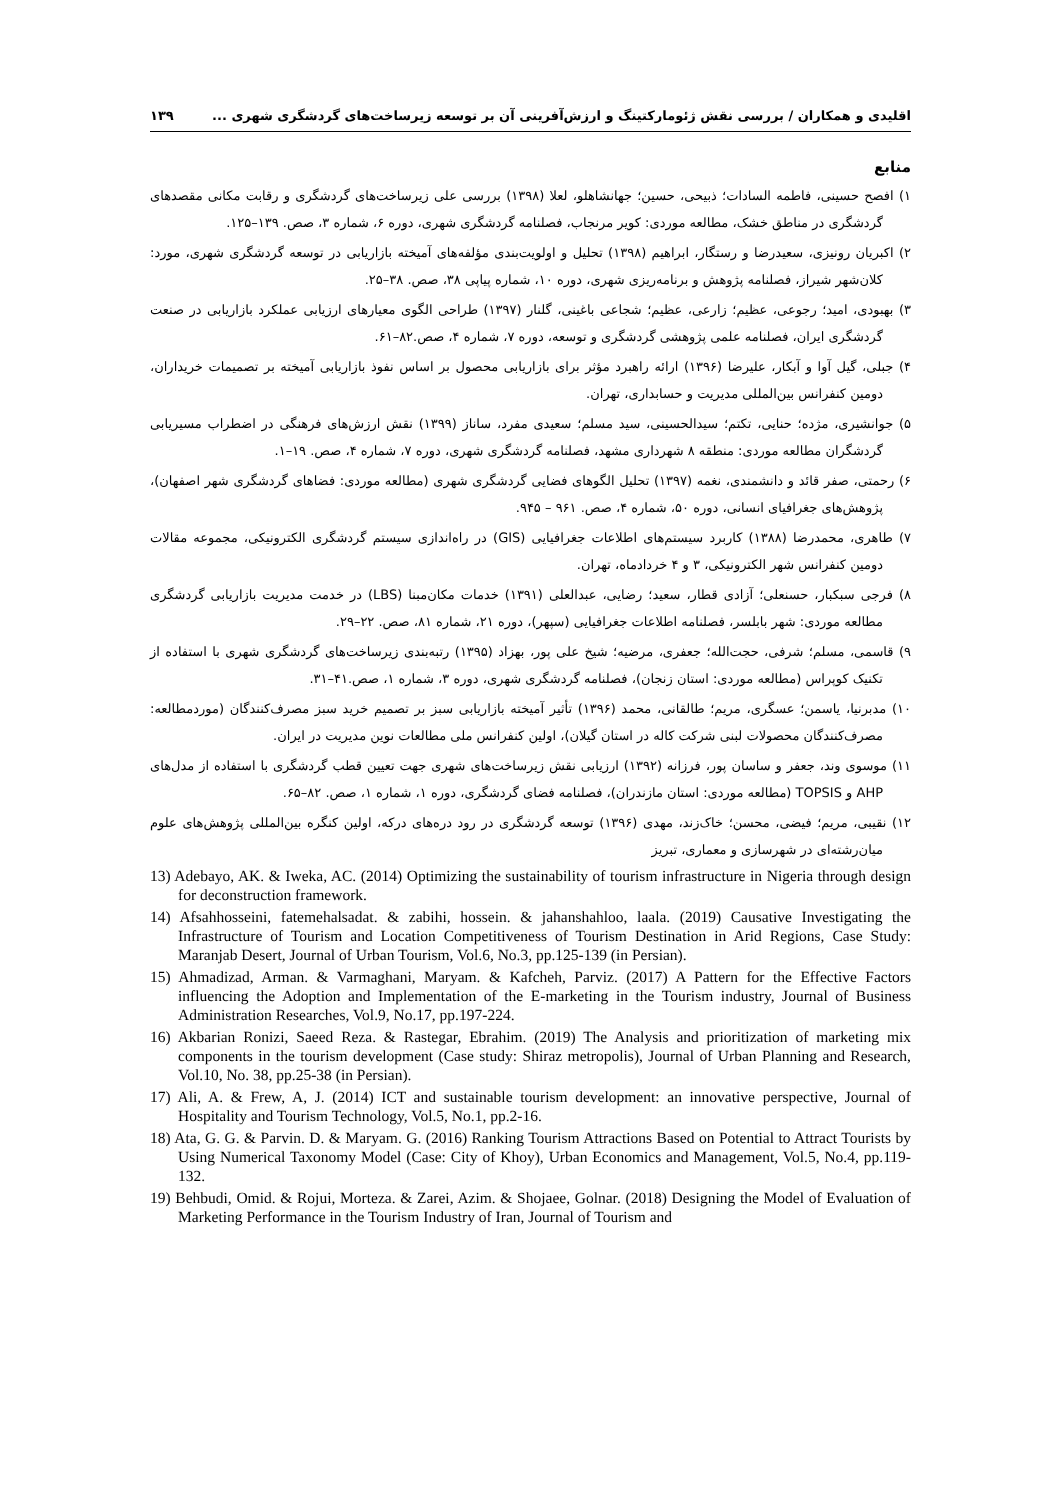اقلیدی و همکاران / بررسی نقش ژئومارکتینگ و ارزش‌آفرینی آن بر توسعه زیرساخت‌های گردشگری شهری ... ۱۳۹
منابع
۱) افصح حسینی، فاطمه السادات؛ ذبیحی، حسین؛ جهانشاهلو، لعلا (۱۳۹۸) بررسی علی زیرساخت‌های گردشگری و رقابت مکانی مقصدهای گردشگری در مناطق خشک، مطالعه موردی: کویر مرنجاب، فصلنامه گردشگری شهری، دوره ۶، شماره ۳، صص. ۱۳۹–۱۲۵.
۲) اکبریان رونیزی، سعیدرضا و رستگار، ابراهیم (۱۳۹۸) تحلیل و اولویت‌بندی مؤلفه‌های آمیخته بازاریابی در توسعه گردشگری شهری، مورد: کلان‌شهر شیراز، فصلنامه پژوهش و برنامه‌ریزی شهری، دوره ۱۰، شماره پیاپی ۳۸، صص. ۳۸–۲۵.
۳) بهبودی، امید؛ رجوعی، عظیم؛ زارعی، عظیم؛ شجاعی باغینی، گلنار (۱۳۹۷) طراحی الگوی معیارهای ارزیابی عملکرد بازاریابی در صنعت گردشگری ایران، فصلنامه علمی پژوهشی گردشگری و توسعه، دوره ۷، شماره ۴، صص.۸۲–۶۱.
۴) جبلی، گیل آوا و آبکار، علیرضا (۱۳۹۶) ارائه راهبرد مؤثر برای بازاریابی محصول بر اساس نفوذ بازاریابی آمیخته بر تصمیمات خریداران، دومین کنفرانس بین‌المللی مدیریت و حسابداری، تهران.
۵) جوانشیری، مژده؛ حنایی، تکتم؛ سیدالحسینی، سید مسلم؛ سعیدی مفرد، ساناز (۱۳۹۹) نقش ارزش‌های فرهنگی در اضطراب مسیریابی گردشگران مطالعه موردی: منطقه ۸ شهرداری مشهد، فصلنامه گردشگری شهری، دوره ۷، شماره ۴، صص. ۱۹–۱.
۶) رحمتی، صفر قائد و دانشمندی، نغمه (۱۳۹۷) تحلیل الگوهای فضایی گردشگری شهری (مطالعه موردی: فضاهای گردشگری شهر اصفهان)، پژوهش‌های جغرافیای انسانی، دوره ۵۰، شماره ۴، صص. ۹۶۱ – ۹۴۵.
۷) طاهری، محمدرضا (۱۳۸۸) کاربرد سیستم‌های اطلاعات جغرافیایی (GIS) در راه‌اندازی سیستم گردشگری الکترونیکی، مجموعه مقالات دومین کنفرانس شهر الکترونیکی، ۳ و ۴ خردادماه، تهران.
۸) فرجی سبکبار، حسنعلی؛ آزادی قطار، سعید؛ رضایی، عبدالعلی (۱۳۹۱) خدمات مکان‌مبنا (LBS) در خدمت مدیریت بازاریابی گردشگری مطالعه موردی: شهر بابلسر، فصلنامه اطلاعات جغرافیایی (سپهر)، دوره ۲۱، شماره ۸۱، صص. ۲۲–۲۹.
۹) قاسمی، مسلم؛ شرفی، حجت‌الله؛ جعفری، مرضیه؛ شیخ علی پور، بهزاد (۱۳۹۵) رتبه‌بندی زیرساخت‌های گردشگری شهری با استفاده از تکنیک کوپراس (مطالعه موردی: استان زنجان)، فصلنامه گردشگری شهری، دوره ۳، شماره ۱، صص.۴۱–۳۱.
۱۰) مدبرنیا، یاسمن؛ عسگری، مریم؛ طالقانی، محمد (۱۳۹۶) تأثیر آمیخته بازاریابی سبز بر تصمیم خرید سبز مصرف‌کنندگان (موردمطالعه: مصرف‌کنندگان محصولات لبنی شرکت کاله در استان گیلان)، اولین کنفرانس ملی مطالعات نوین مدیریت در ایران.
۱۱) موسوی وند، جعفر و ساسان پور، فرزانه (۱۳۹۲) ارزیابی نقش زیرساخت‌های شهری جهت تعیین قطب گردشگری با استفاده از مدل‌های AHP و TOPSIS (مطالعه موردی: استان مازندران)، فصلنامه فضای گردشگری، دوره ۱، شماره ۱، صص. ۸۲–۶۵.
۱۲) نقیبی، مریم؛ فیضی، محسن؛ خاک‌زند، مهدی (۱۳۹۶) توسعه گردشگری در رود دره‌های درکه، اولین کنگره بین‌المللی پژوهش‌های علوم میان‌رشته‌ای در شهرسازی و معماری، تبریز
13) Adebayo, AK. & Iweka, AC. (2014) Optimizing the sustainability of tourism infrastructure in Nigeria through design for deconstruction framework.
14) Afsahhosseini, fatemehalsadat. & zabihi, hossein. & jahanshahloo, laala. (2019) Causative Investigating the Infrastructure of Tourism and Location Competitiveness of Tourism Destination in Arid Regions, Case Study: Maranjab Desert, Journal of Urban Tourism, Vol.6, No.3, pp.125-139 (in Persian).
15) Ahmadizad, Arman. & Varmaghani, Maryam. & Kafcheh, Parviz. (2017) A Pattern for the Effective Factors influencing the Adoption and Implementation of the E-marketing in the Tourism industry, Journal of Business Administration Researches, Vol.9, No.17, pp.197-224.
16) Akbarian Ronizi, Saeed Reza. & Rastegar, Ebrahim. (2019) The Analysis and prioritization of marketing mix components in the tourism development (Case study: Shiraz metropolis), Journal of Urban Planning and Research, Vol.10, No. 38, pp.25-38 (in Persian).
17) Ali, A. & Frew, A, J. (2014) ICT and sustainable tourism development: an innovative perspective, Journal of Hospitality and Tourism Technology, Vol.5, No.1, pp.2-16.
18) Ata, G. G. & Parvin. D. & Maryam. G. (2016) Ranking Tourism Attractions Based on Potential to Attract Tourists by Using Numerical Taxonomy Model (Case: City of Khoy), Urban Economics and Management, Vol.5, No.4, pp.119- 132.
19) Behbudi, Omid. & Rojui, Morteza. & Zarei, Azim. & Shojaee, Golnar. (2018) Designing the Model of Evaluation of Marketing Performance in the Tourism Industry of Iran, Journal of Tourism and